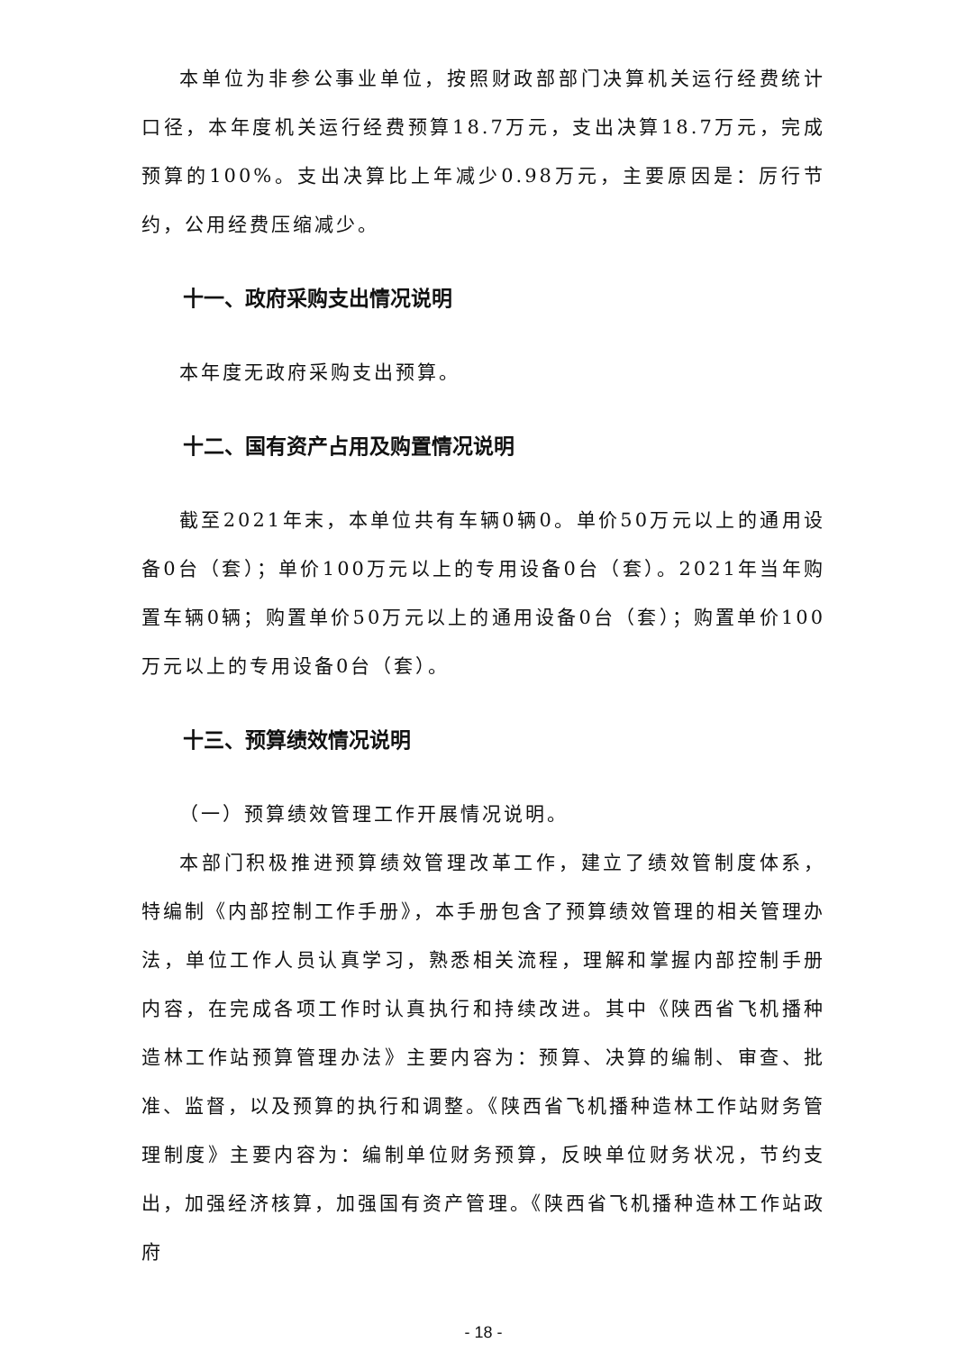本单位为非参公事业单位，按照财政部部门决算机关运行经费统计口径，本年度机关运行经费预算18.7万元，支出决算18.7万元，完成预算的100%。支出决算比上年减少0.98万元，主要原因是：厉行节约，公用经费压缩减少。
十一、政府采购支出情况说明
本年度无政府采购支出预算。
十二、国有资产占用及购置情况说明
截至2021年末，本单位共有车辆0辆0。单价50万元以上的通用设备0台（套）；单价100万元以上的专用设备0台（套）。2021年当年购置车辆0辆；购置单价50万元以上的通用设备0台（套）；购置单价100万元以上的专用设备0台（套）。
十三、预算绩效情况说明
（一）预算绩效管理工作开展情况说明。
本部门积极推进预算绩效管理改革工作，建立了绩效管制度体系，特编制《内部控制工作手册》，本手册包含了预算绩效管理的相关管理办法，单位工作人员认真学习，熟悉相关流程，理解和掌握内部控制手册内容，在完成各项工作时认真执行和持续改进。其中《陕西省飞机播种造林工作站预算管理办法》主要内容为：预算、决算的编制、审查、批准、监督，以及预算的执行和调整。《陕西省飞机播种造林工作站财务管理制度》主要内容为：编制单位财务预算，反映单位财务状况，节约支出，加强经济核算，加强国有资产管理。《陕西省飞机播种造林工作站政府
- 18 -